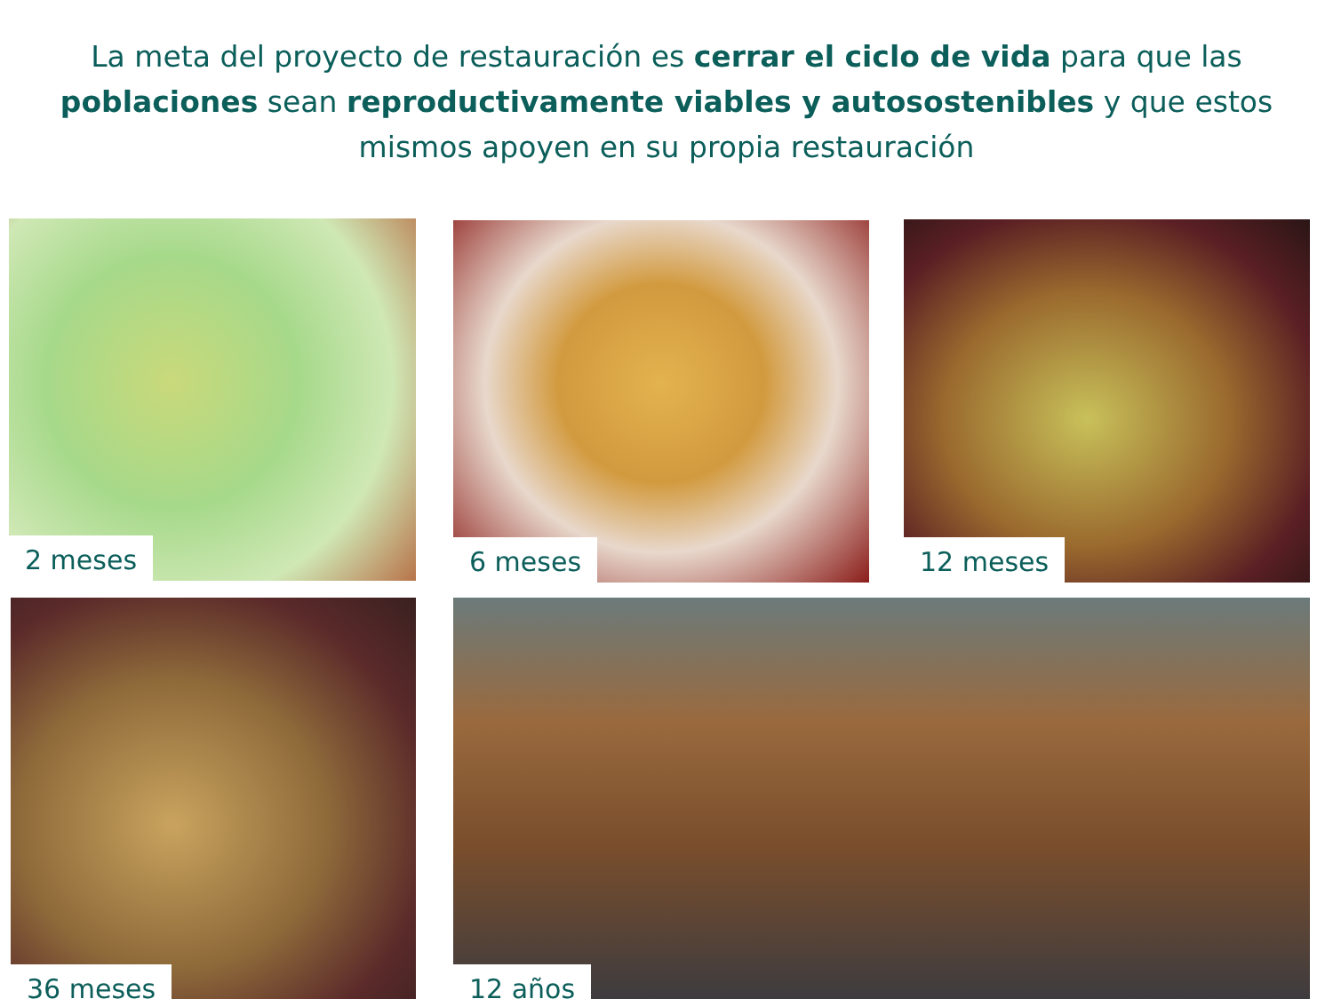La meta del proyecto de restauración es cerrar el ciclo de vida para que las poblaciones sean reproductivamente viables y autosostenibles y que estos mismos apoyen en su propia restauración
2 meses 6 meses 12 meses
36 meses 12 años